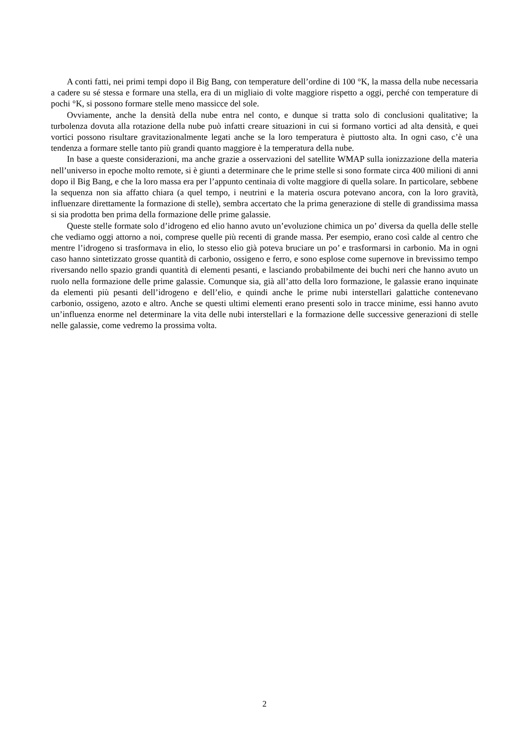A conti fatti, nei primi tempi dopo il Big Bang, con temperature dell’ordine di 100 °K, la massa della nube necessaria a cadere su sé stessa e formare una stella, era di un migliaio di volte maggiore rispetto a oggi, perché con temperature di pochi °K, si possono formare stelle meno massicce del sole.
Ovviamente, anche la densità della nube entra nel conto, e dunque si tratta solo di conclusioni qualitative; la turbolenza dovuta alla rotazione della nube può infatti creare situazioni in cui si formano vortici ad alta densità, e quei vortici possono risultare gravitazionalmente legati anche se la loro temperatura è piuttosto alta. In ogni caso, c’è una tendenza a formare stelle tanto più grandi quanto maggiore è la temperatura della nube.
In base a queste considerazioni, ma anche grazie a osservazioni del satellite WMAP sulla ionizzazione della materia nell’universo in epoche molto remote, si è giunti a determinare che le prime stelle si sono formate circa 400 milioni di anni dopo il Big Bang, e che la loro massa era per l’appunto centinaia di volte maggiore di quella solare. In particolare, sebbene la sequenza non sia affatto chiara (a quel tempo, i neutrini e la materia oscura potevano ancora, con la loro gravità, influenzare direttamente la formazione di stelle), sembra accertato che la prima generazione di stelle di grandissima massa si sia prodotta ben prima della formazione delle prime galassie.
Queste stelle formate solo d’idrogeno ed elio hanno avuto un’evoluzione chimica un po’ diversa da quella delle stelle che vediamo oggi attorno a noi, comprese quelle più recenti di grande massa. Per esempio, erano così calde al centro che mentre l’idrogeno si trasformava in elio, lo stesso elio già poteva bruciare un po’ e trasformarsi in carbonio. Ma in ogni caso hanno sintetizzato grosse quantità di carbonio, ossigeno e ferro, e sono esplose come supernove in brevissimo tempo riversando nello spazio grandi quantità di elementi pesanti, e lasciando probabilmente dei buchi neri che hanno avuto un ruolo nella formazione delle prime galassie. Comunque sia, già all’atto della loro formazione, le galassie erano inquinate da elementi più pesanti dell’idrogeno e dell’elio, e quindi anche le prime nubi interstellari galattiche contenevano carbonio, ossigeno, azoto e altro. Anche se questi ultimi elementi erano presenti solo in tracce minime, essi hanno avuto un’influenza enorme nel determinare la vita delle nubi interstellari e la formazione delle successive generazioni di stelle nelle galassie, come vedremo la prossima volta.
2